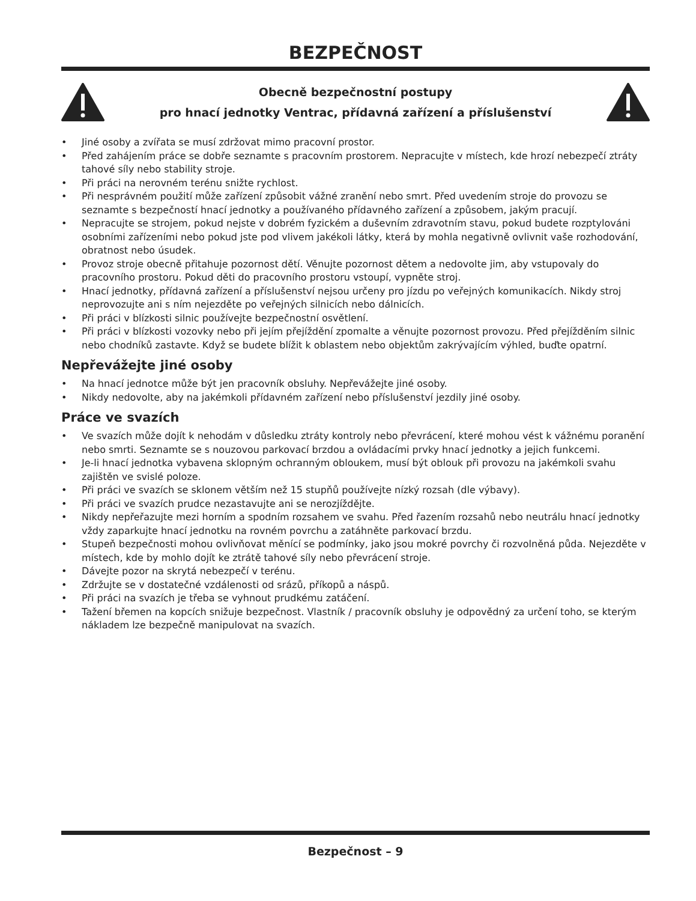BEZPEČNOST
Obecně bezpečnostní postupy
pro hnací jednotky Ventrac, přídavná zařízení a příslušenství
• Jiné osoby a zvířata se musí zdržovat mimo pracovní prostor.
• Před zahájením práce se dobře seznamte s pracovním prostorem. Nepracujte v místech, kde hrozí nebezpečí ztráty tahové síly nebo stability stroje.
• Při práci na nerovném terénu snižte rychlost.
• Při nesprávném použití může zařízení způsobit vážné zranění nebo smrt. Před uvedením stroje do provozu se seznamte s bezpečností hnací jednotky a používaného přídavného zařízení a způsobem, jakým pracují.
• Nepracujte se strojem, pokud nejste v dobrém fyzickém a duševním zdravotním stavu, pokud budete rozptylováni osobními zařízeními nebo pokud jste pod vlivem jakékoli látky, která by mohla negativně ovlivnit vaše rozhodování, obratnost nebo úsudek.
• Provoz stroje obecně přitahuje pozornost dětí. Věnujte pozornost dětem a nedovolte jim, aby vstupovaly do pracovního prostoru. Pokud děti do pracovního prostoru vstoupí, vypněte stroj.
• Hnací jednotky, přídavná zařízení a příslušenství nejsou určeny pro jízdu po veřejných komunikacích. Nikdy stroj neprovozujte ani s ním nejezděte po veřejných silnicích nebo dálnicích.
• Při práci v blízkosti silnic používejte bezpečnostní osvětlení.
• Při práci v blízkosti vozovky nebo při jejím přejíždění zpomalte a věnujte pozornost provozu. Před přejížděním silnic nebo chodníků zastavte. Když se budete blížit k oblastem nebo objektům zakrývajícím výhled, buďte opatrní.
Nepřevážejte jiné osoby
• Na hnací jednotce může být jen pracovník obsluhy. Nepřevážejte jiné osoby.
• Nikdy nedovolte, aby na jakémkoli přídavném zařízení nebo příslušenství jezdily jiné osoby.
Práce ve svazích
• Ve svazích může dojít k nehodám v důsledku ztráty kontroly nebo převrácení, které mohou vést k vážnému poranění nebo smrti. Seznamte se s nouzovou parkovací brzdou a ovládacími prvky hnací jednotky a jejich funkcemi.
• Je-li hnací jednotka vybavena sklopným ochranným obloukem, musí být oblouk při provozu na jakémkoli svahu zajištěn ve svislé poloze.
• Při práci ve svazích se sklonem větším než 15 stupňů používejte nízký rozsah (dle výbavy).
• Při práci ve svazích prudce nezastavujte ani se nerozjíždějte.
• Nikdy nepřeřazujte mezi horním a spodním rozsahem ve svahu. Před řazením rozsahů nebo neutrálu hnací jednotky vždy zaparkujte hnací jednotku na rovném povrchu a zatáhněte parkovací brzdu.
• Stupeň bezpečnosti mohou ovlivňovat měnící se podmínky, jako jsou mokré povrchy či rozvolněná půda. Nejezděte v místech, kde by mohlo dojít ke ztrátě tahové síly nebo převrácení stroje.
• Dávejte pozor na skrytá nebezpečí v terénu.
• Zdržujte se v dostatečné vzdálenosti od srázů, příkopů a náspů.
• Při práci na svazích je třeba se vyhnout prudkému zatáčení.
• Tažení břemen na kopcích snižuje bezpečnost. Vlastník / pracovník obsluhy je odpovědný za určení toho, se kterým nákladem lze bezpečně manipulovat na svazích.
Bezpečnost – 9